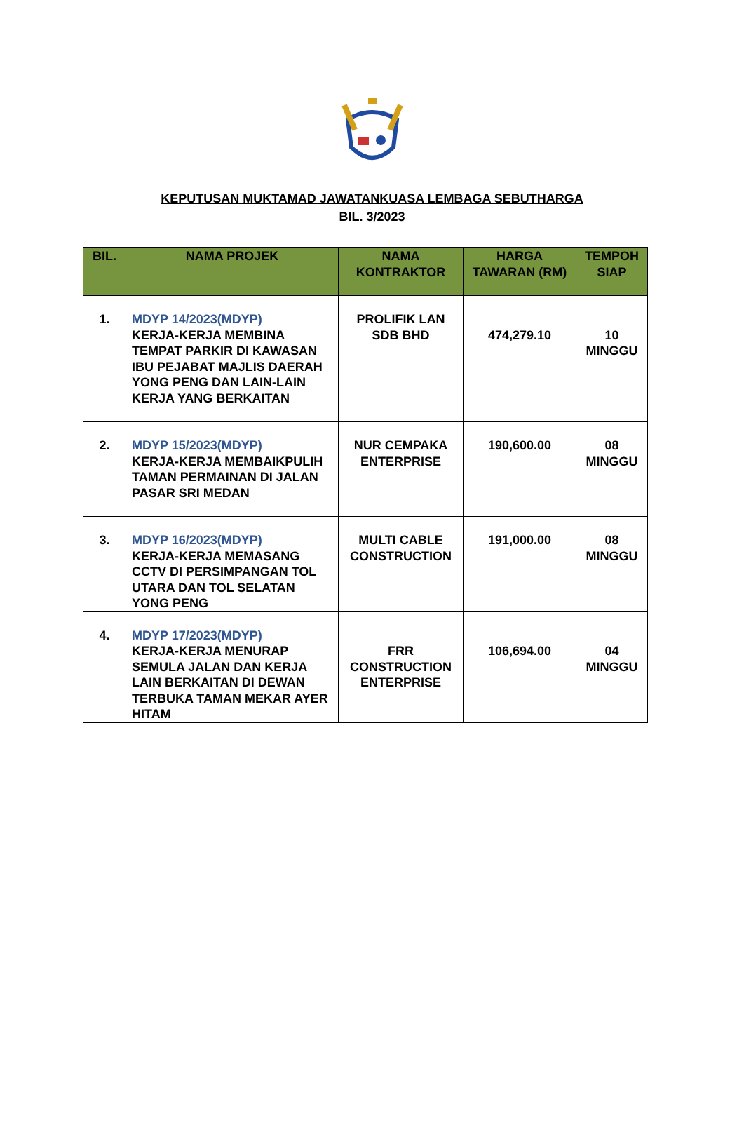KEPUTUSAN MUKTAMAD JAWATANKUASA LEMBAGA SEBUTHARGA
BIL. 3/2023
| BIL. | NAMA PROJEK | NAMA KONTRAKTOR | HARGA TAWARAN (RM) | TEMPOH SIAP |
| --- | --- | --- | --- | --- |
| 1. | MDYP 14/2023(MDYP) KERJA-KERJA MEMBINA TEMPAT PARKIR DI KAWASAN IBU PEJABAT MAJLIS DAERAH YONG PENG DAN LAIN-LAIN KERJA YANG BERKAITAN | PROLIFIK LAN SDB BHD | 474,279.10 | 10 MINGGU |
| 2. | MDYP 15/2023(MDYP) KERJA-KERJA MEMBAIKPULIH TAMAN PERMAINAN DI JALAN PASAR SRI MEDAN | NUR CEMPAKA ENTERPRISE | 190,600.00 | 08 MINGGU |
| 3. | MDYP 16/2023(MDYP) KERJA-KERJA MEMASANG CCTV DI PERSIMPANGAN TOL UTARA DAN TOL SELATAN YONG PENG | MULTI CABLE CONSTRUCTION | 191,000.00 | 08 MINGGU |
| 4. | MDYP 17/2023(MDYP) KERJA-KERJA MENURAP SEMULA JALAN DAN KERJA LAIN BERKAITAN DI DEWAN TERBUKA TAMAN MEKAR AYER HITAM | FRR CONSTRUCTION ENTERPRISE | 106,694.00 | 04 MINGGU |